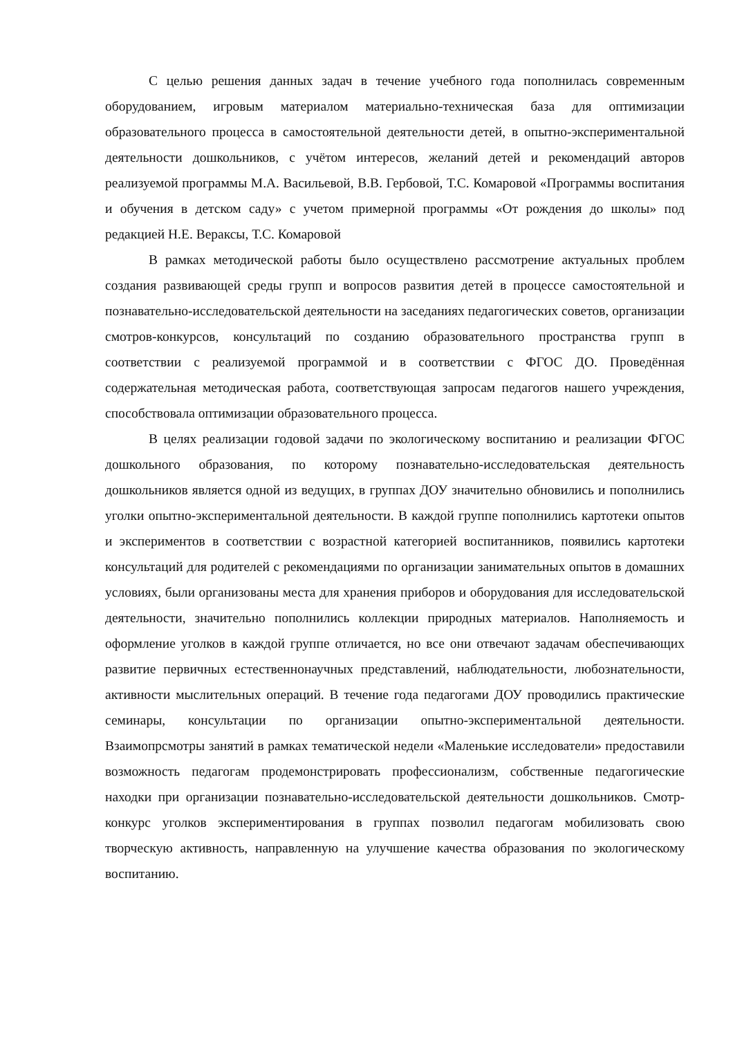С целью решения данных задач в течение учебного года пополнилась современным оборудованием, игровым материалом материально-техническая база для оптимизации образовательного процесса в самостоятельной деятельности детей, в опытно-экспериментальной деятельности дошкольников, с учётом интересов, желаний детей и рекомендаций авторов реализуемой программы М.А. Васильевой, В.В. Гербовой, Т.С. Комаровой «Программы воспитания и обучения в детском саду» с учетом примерной программы «От рождения до школы» под редакцией Н.Е. Вераксы, Т.С. Комаровой
В рамках методической работы было осуществлено рассмотрение актуальных проблем создания развивающей среды групп и вопросов развития детей в процессе самостоятельной и познавательно-исследовательской деятельности на заседаниях педагогических советов, организации смотров-конкурсов, консультаций по созданию образовательного пространства групп в соответствии с реализуемой программой и в соответствии с ФГОС ДО. Проведённая содержательная методическая работа, соответствующая запросам педагогов нашего учреждения, способствовала оптимизации образовательного процесса.
В целях реализации годовой задачи по экологическому воспитанию и реализации ФГОС дошкольного образования, по которому познавательно-исследовательская деятельность дошкольников является одной из ведущих, в группах ДОУ значительно обновились и пополнились уголки опытно-экспериментальной деятельности. В каждой группе пополнились картотеки опытов и экспериментов в соответствии с возрастной категорией воспитанников, появились картотеки консультаций для родителей с рекомендациями по организации занимательных опытов в домашних условиях, были организованы места для хранения приборов и оборудования для исследовательской деятельности, значительно пополнились коллекции природных материалов. Наполняемость и оформление уголков в каждой группе отличается, но все они отвечают задачам обеспечивающих развитие первичных естественнонаучных представлений, наблюдательности, любознательности, активности мыслительных операций. В течение года педагогами ДОУ проводились практические семинары, консультации по организации опытно-экспериментальной деятельности. Взаимопрсмотры занятий в рамках тематической недели «Маленькие исследователи» предоставили возможность педагогам продемонстрировать профессионализм, собственные педагогические находки при организации познавательно-исследовательской деятельности дошкольников. Смотр-конкурс уголков экспериментирования в группах позволил педагогам мобилизовать свою творческую активность, направленную на улучшение качества образования по экологическому воспитанию.